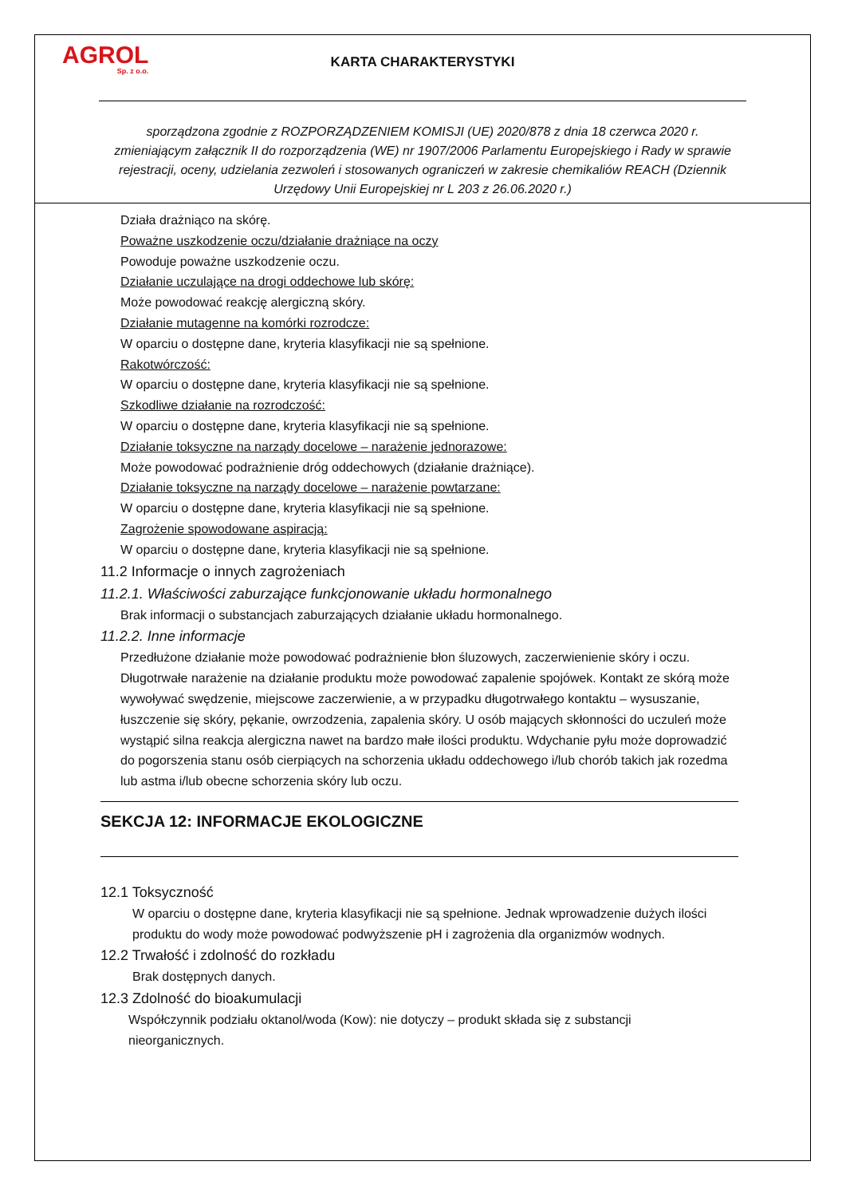AGROL
Sp. z o.o.
KARTA CHARAKTERYSTYKI
sporządzona zgodnie z ROZPORZĄDZENIEM KOMISJI (UE) 2020/878 z dnia 18 czerwca 2020 r. zmieniającym załącznik II do rozporządzenia (WE) nr 1907/2006 Parlamentu Europejskiego i Rady w sprawie rejestracji, oceny, udzielania zezwoleń i stosowanych ograniczeń w zakresie chemikaliów REACH (Dziennik Urzędowy Unii Europejskiej nr L 203 z 26.06.2020 r.)
Działa drażniąco na skórę.
Poważne uszkodzenie oczu/działanie drażniące na oczy
Powoduje poważne uszkodzenie oczu.
Działanie uczulające na drogi oddechowe lub skórę:
Może powodować reakcję alergiczną skóry.
Działanie mutagenne na komórki rozrodcze:
W oparciu o dostępne dane, kryteria klasyfikacji nie są spełnione.
Rakotwórczość:
W oparciu o dostępne dane, kryteria klasyfikacji nie są spełnione.
Szkodliwe działanie na rozrodczość:
W oparciu o dostępne dane, kryteria klasyfikacji nie są spełnione.
Działanie toksyczne na narządy docelowe – narażenie jednorazowe:
Może powodować podrażnienie dróg oddechowych (działanie drażniące).
Działanie toksyczne na narządy docelowe – narażenie powtarzane:
W oparciu o dostępne dane, kryteria klasyfikacji nie są spełnione.
Zagrożenie spowodowane aspiracją:
W oparciu o dostępne dane, kryteria klasyfikacji nie są spełnione.
11.2 Informacje o innych zagrożeniach
11.2.1. Właściwości zaburzające funkcjonowanie układu hormonalnego
Brak informacji o substancjach zaburzających działanie układu hormonalnego.
11.2.2. Inne informacje
Przedłużone działanie może powodować podrażnienie błon śluzowych, zaczerwienienie skóry i oczu. Długotrwałe narażenie na działanie produktu może powodować zapalenie spojówek. Kontakt ze skórą może wywoływać swędzenie, miejscowe zaczerwienie, a w przypadku długotrwałego kontaktu – wysuszanie, łuszczenie się skóry, pękanie, owrzodzenia, zapalenia skóry. U osób mających skłonności do uczuleń może wystąpić silna reakcja alergiczna nawet na bardzo małe ilości produktu. Wdychanie pyłu może doprowadzić do pogorszenia stanu osób cierpiących na schorzenia układu oddechowego i/lub chorób takich jak rozedma lub astma i/lub obecne schorzenia skóry lub oczu.
SEKCJA 12: INFORMACJE EKOLOGICZNE
12.1 Toksyczność
W oparciu o dostępne dane, kryteria klasyfikacji nie są spełnione. Jednak wprowadzenie dużych ilości produktu do wody może powodować podwyższenie pH i zagrożenia dla organizmów wodnych.
12.2 Trwałość i zdolność do rozkładu
Brak dostępnych danych.
12.3 Zdolność do bioakumulacji
Współczynnik podziału oktanol/woda (Kow): nie dotyczy – produkt składa się z substancji nieorganicznych.